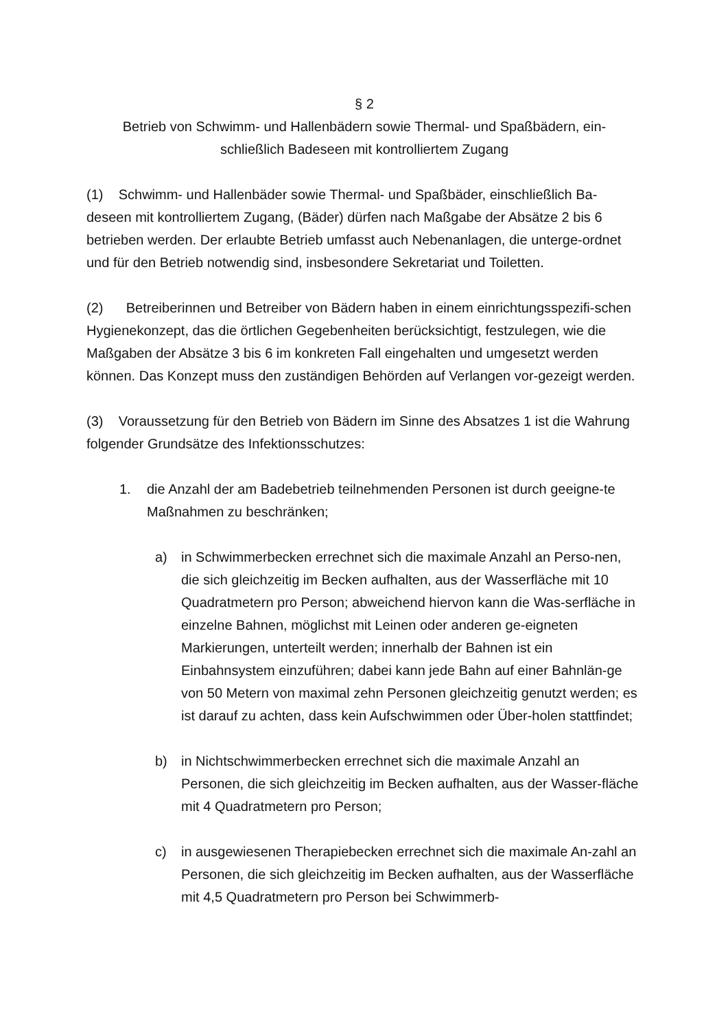§ 2
Betrieb von Schwimm- und Hallenbädern sowie Thermal- und Spaßbädern, ein-
schließlich Badeseen mit kontrolliertem Zugang
(1) Schwimm- und Hallenbäder sowie Thermal- und Spaßbäder, einschließlich Ba-deseen mit kontrolliertem Zugang, (Bäder) dürfen nach Maßgabe der Absätze 2 bis 6 betrieben werden. Der erlaubte Betrieb umfasst auch Nebenanlagen, die unterge-ordnet und für den Betrieb notwendig sind, insbesondere Sekretariat und Toiletten.
(2) Betreiberinnen und Betreiber von Bädern haben in einem einrichtungsspezifi-schen Hygienekonzept, das die örtlichen Gegebenheiten berücksichtigt, festzulegen, wie die Maßgaben der Absätze 3 bis 6 im konkreten Fall eingehalten und umgesetzt werden können. Das Konzept muss den zuständigen Behörden auf Verlangen vor-gezeigt werden.
(3) Voraussetzung für den Betrieb von Bädern im Sinne des Absatzes 1 ist die Wahrung folgender Grundsätze des Infektionsschutzes:
1. die Anzahl der am Badebetrieb teilnehmenden Personen ist durch geeigne-te Maßnahmen zu beschränken;
a) in Schwimmerbecken errechnet sich die maximale Anzahl an Perso-nen, die sich gleichzeitig im Becken aufhalten, aus der Wasserfläche mit 10 Quadratmetern pro Person; abweichend hiervon kann die Was-serfläche in einzelne Bahnen, möglichst mit Leinen oder anderen ge-eigneten Markierungen, unterteilt werden; innerhalb der Bahnen ist ein Einbahnsystem einzuführen; dabei kann jede Bahn auf einer Bahnlän-ge von 50 Metern von maximal zehn Personen gleichzeitig genutzt werden; es ist darauf zu achten, dass kein Aufschwimmen oder Über-holen stattfindet;
b) in Nichtschwimmerbecken errechnet sich die maximale Anzahl an Personen, die sich gleichzeitig im Becken aufhalten, aus der Wasser-fläche mit 4 Quadratmetern pro Person;
c) in ausgewiesenen Therapiebecken errechnet sich die maximale An-zahl an Personen, die sich gleichzeitig im Becken aufhalten, aus der Wasserfläche mit 4,5 Quadratmetern pro Person bei Schwimmerb-